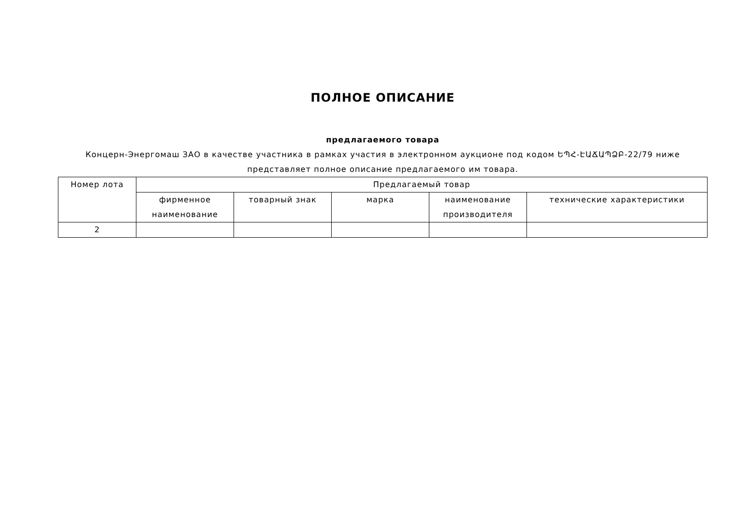ПОЛНОЕ ОПИСАНИЕ
предлагаемого товара
Концерн-Энергомаш ЗАО в качестве участника в рамках участия в электронном аукционе под кодом ԵՊՀ-ԷԱՃԱՊՁԲ-22/79 ниже представляет полное описание предлагаемого им товара.
| Номер лота | Предлагаемый товар | | | | |
| --- | --- | --- | --- | --- | --- |
| | фирменное наименование | товарный знак | марка | наименование производителя | технические характеристики |
| 2 | | | | | |